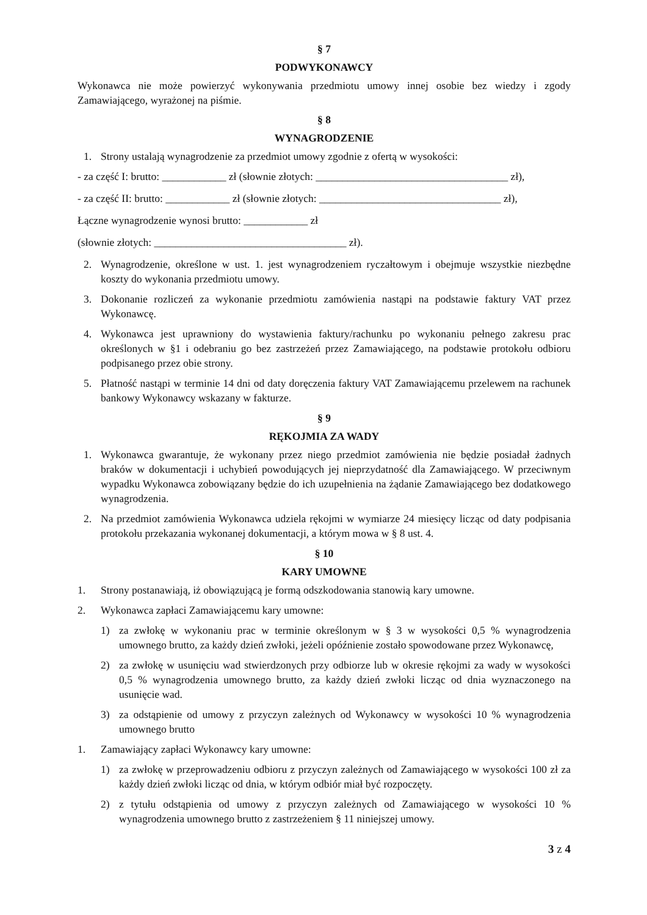§ 7
PODWYKONAWCY
Wykonawca nie może powierzyć wykonywania przedmiotu umowy innej osobie bez wiedzy i zgody Zamawiającego, wyrażonej na piśmie.
§ 8
WYNAGRODZENIE
1. Strony ustalają wynagrodzenie za przedmiot umowy zgodnie z ofertą w wysokości:
- za część I: brutto: ____________ zł (słownie złotych: ____________________________________ zł),
- za część II: brutto: ____________ zł (słownie złotych: __________________________________ zł),
Łączne wynagrodzenie wynosi brutto: ____________ zł
(słownie złotych: ____________________________________ zł).
2. Wynagrodzenie, określone w ust. 1. jest wynagrodzeniem ryczałtowym i obejmuje wszystkie niezbędne koszty do wykonania przedmiotu umowy.
3. Dokonanie rozliczeń za wykonanie przedmiotu zamówienia nastąpi na podstawie faktury VAT przez Wykonawcę.
4. Wykonawca jest uprawniony do wystawienia faktury/rachunku po wykonaniu pełnego zakresu prac określonych w §1 i odebraniu go bez zastrzeżeń przez Zamawiającego, na podstawie protokołu odbioru podpisanego przez obie strony.
5. Płatność nastąpi w terminie 14 dni od daty doręczenia faktury VAT Zamawiającemu przelewem na rachunek bankowy Wykonawcy wskazany w fakturze.
§ 9
RĘKOJMIA ZA WADY
1. Wykonawca gwarantuje, że wykonany przez niego przedmiot zamówienia nie będzie posiadał żadnych braków w dokumentacji i uchybień powodujących jej nieprzydatność dla Zamawiającego. W przeciwnym wypadku Wykonawca zobowiązany będzie do ich uzupełnienia na żądanie Zamawiającego bez dodatkowego wynagrodzenia.
2. Na przedmiot zamówienia Wykonawca udziela rękojmi w wymiarze 24 miesięcy licząc od daty podpisania protokołu przekazania wykonanej dokumentacji, a którym mowa w § 8 ust. 4.
§ 10
KARY UMOWNE
1. Strony postanawiają, iż obowiązującą je formą odszkodowania stanowią kary umowne.
2. Wykonawca zapłaci Zamawiającemu kary umowne:
1) za zwłokę w wykonaniu prac w terminie określonym w § 3 w wysokości 0,5 % wynagrodzenia umownego brutto, za każdy dzień zwłoki, jeżeli opóźnienie zostało spowodowane przez Wykonawcę,
2) za zwłokę w usunięciu wad stwierdzonych przy odbiorze lub w okresie rękojmi za wady w wysokości 0,5 % wynagrodzenia umownego brutto, za każdy dzień zwłoki licząc od dnia wyznaczonego na usunięcie wad.
3) za odstąpienie od umowy z przyczyn zależnych od Wykonawcy w wysokości 10 % wynagrodzenia umownego brutto
1. Zamawiający zapłaci Wykonawcy kary umowne:
1) za zwłokę w przeprowadzeniu odbioru z przyczyn zależnych od Zamawiającego w wysokości 100 zł za każdy dzień zwłoki licząc od dnia, w którym odbiór miał być rozpoczęty.
2) z tytułu odstąpienia od umowy z przyczyn zależnych od Zamawiającego w wysokości 10 % wynagrodzenia umownego brutto z zastrzeżeniem § 11 niniejszej umowy.
3 z 4